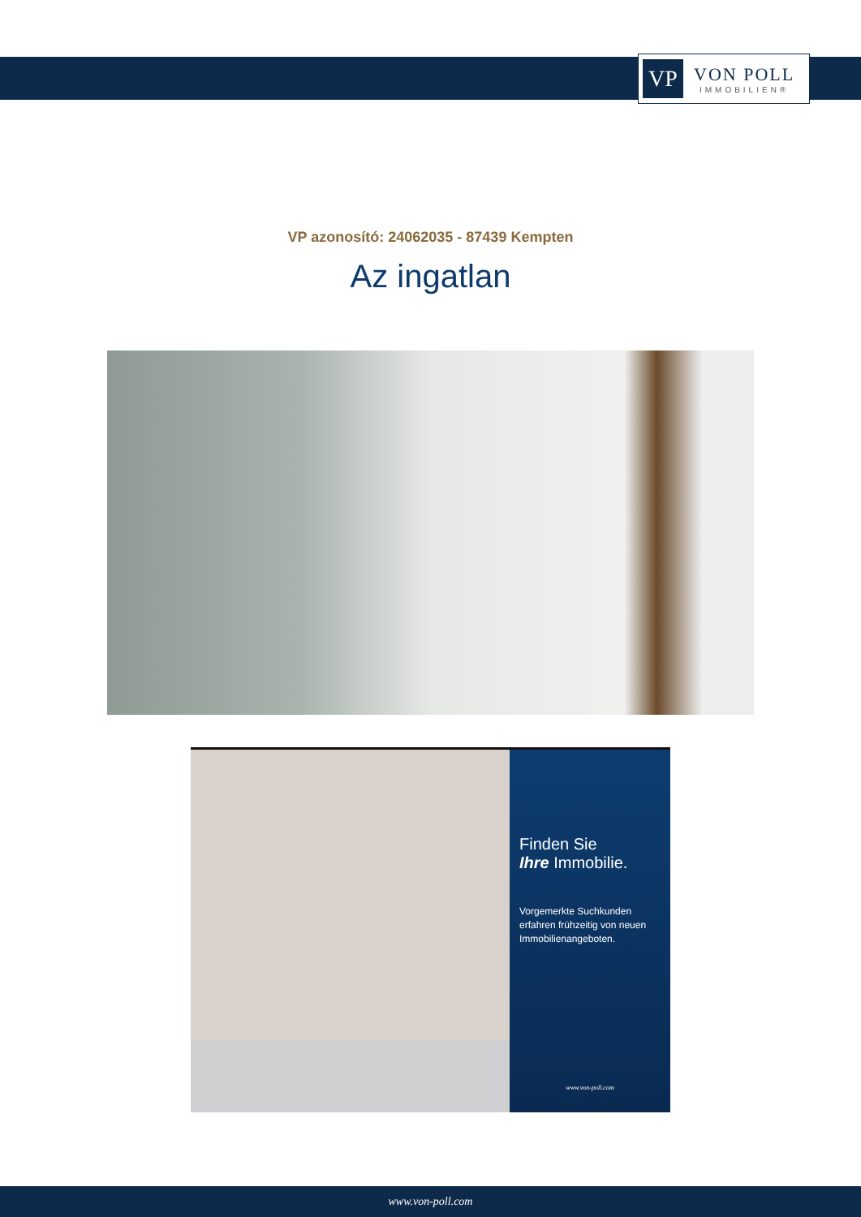VP
VON POLL
IMMOBILIEN®
VP azonosító: 24062035 - 87439 Kempten
Az ingatlan
Finden Sie
Ihre Immobilie.
Vorgemerkte Suchkunden erfahren frühzeitig von neuen Immobilienangeboten.
www.von-poll.com
www.von-poll.com